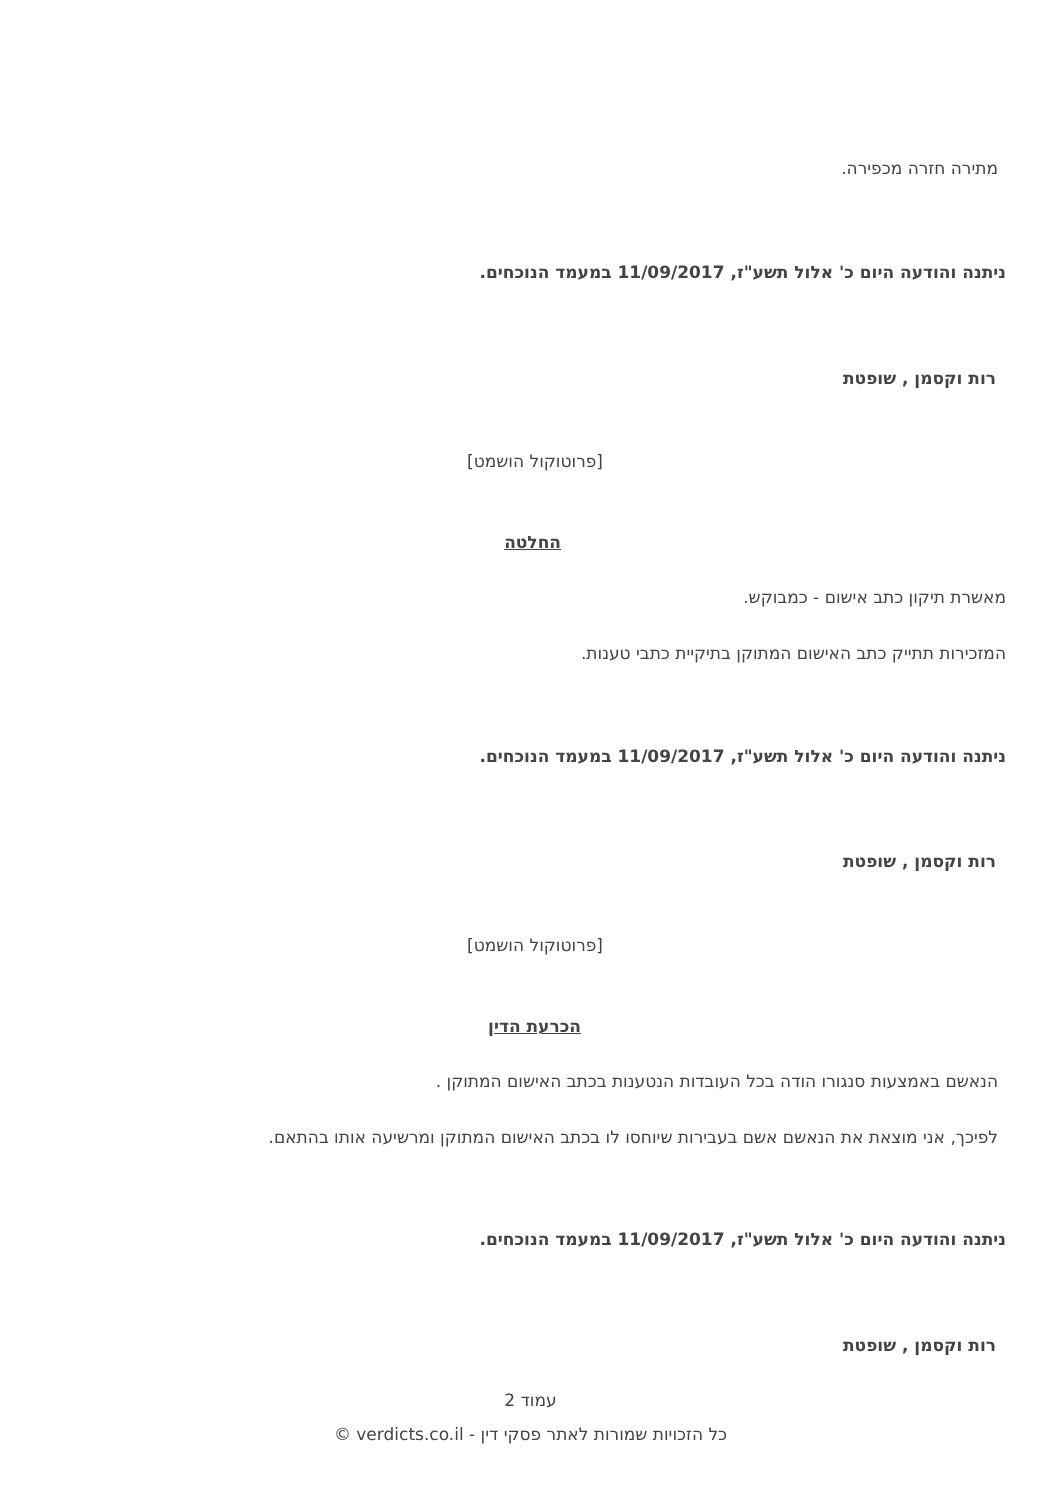מתירה חזרה מכפירה.
ניתנה והודעה היום כ' אלול תשע"ז, 11/09/2017 במעמד הנוכחים.
רות וקסמן , שופטת
[פרוטוקול הושמט]
החלטה
מאשרת תיקון כתב אישום - כמבוקש.
המזכירות תתייק כתב האישום המתוקן בתיקיית כתבי טענות.
ניתנה והודעה היום כ' אלול תשע"ז, 11/09/2017 במעמד הנוכחים.
רות וקסמן , שופטת
[פרוטוקול הושמט]
הכרעת הדין
הנאשם באמצעות סנגורו הודה בכל העובדות הנטענות בכתב האישום המתוקן .
לפיכך, אני מוצאת את הנאשם אשם בעבירות שיוחסו לו בכתב האישום המתוקן ומרשיעה אותו בהתאם.
ניתנה והודעה היום כ' אלול תשע"ז, 11/09/2017 במעמד הנוכחים.
רות וקסמן , שופטת
עמוד 2
כל הזכויות שמורות לאתר פסקי דין - verdicts.co.il ©